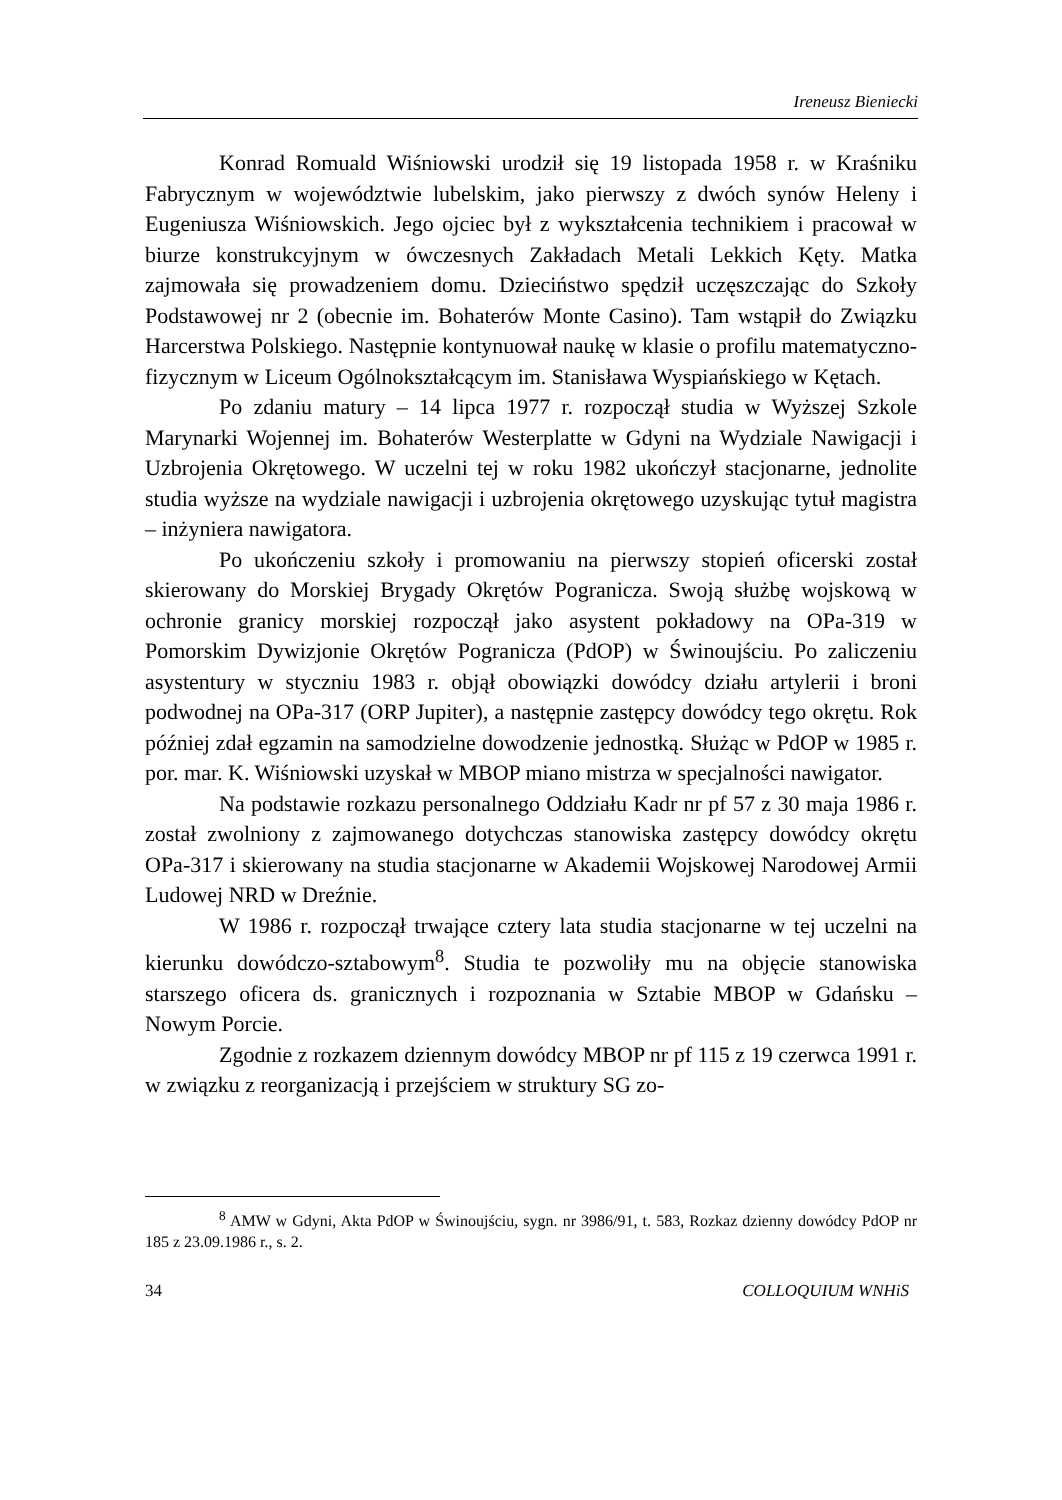Ireneusz Bieniecki
Konrad Romuald Wiśniowski urodził się 19 listopada 1958 r. w Kraśniku Fabrycznym w województwie lubelskim, jako pierwszy z dwóch synów Heleny i Eugeniusza Wiśniowskich. Jego ojciec był z wykształcenia technikiem i pracował w biurze konstrukcyjnym w ówczesnych Zakładach Metali Lekkich Kęty. Matka zajmowała się prowadzeniem domu. Dzieciństwo spędził uczęszczając do Szkoły Podstawowej nr 2 (obecnie im. Bohaterów Monte Casino). Tam wstąpił do Związku Harcerstwa Polskiego. Następnie kontynuował naukę w klasie o profilu matematyczno-fizycznym w Liceum Ogólnokształcącym im. Stanisława Wyspiańskiego w Kętach.
Po zdaniu matury – 14 lipca 1977 r. rozpoczął studia w Wyższej Szkole Marynarki Wojennej im. Bohaterów Westerplatte w Gdyni na Wydziale Nawigacji i Uzbrojenia Okrętowego. W uczelni tej w roku 1982 ukończył stacjonarne, jednolite studia wyższe na wydziale nawigacji i uzbrojenia okrętowego uzyskując tytuł magistra – inżyniera nawigatora.
Po ukończeniu szkoły i promowaniu na pierwszy stopień oficerski został skierowany do Morskiej Brygady Okrętów Pogranicza. Swoją służbę wojskową w ochronie granicy morskiej rozpoczął jako asystent pokładowy na OPa-319 w Pomorskim Dywizjonie Okrętów Pogranicza (PdOP) w Świnoujściu. Po zaliczeniu asystentury w styczniu 1983 r. objął obowiązki dowódcy działu artylerii i broni podwodnej na OPa-317 (ORP Jupiter), a następnie zastępcy dowódcy tego okrętu. Rok później zdał egzamin na samodzielne dowodzenie jednostką. Służąc w PdOP w 1985 r. por. mar. K. Wiśniowski uzyskał w MBOP miano mistrza w specjalności nawigator.
Na podstawie rozkazu personalnego Oddziału Kadr nr pf 57 z 30 maja 1986 r. został zwolniony z zajmowanego dotychczas stanowiska zastępcy dowódcy okrętu OPa-317 i skierowany na studia stacjonarne w Akademii Wojskowej Narodowej Armii Ludowej NRD w Dreźnie.
W 1986 r. rozpoczął trwające cztery lata studia stacjonarne w tej uczelni na kierunku dowódczo-sztabowym<sup>8</sup>. Studia te pozwoliły mu na objęcie stanowiska starszego oficera ds. granicznych i rozpoznania w Sztabie MBOP w Gdańsku – Nowym Porcie.
Zgodnie z rozkazem dziennym dowódcy MBOP nr pf 115 z 19 czerwca 1991 r. w związku z reorganizacją i przejściem w struktury SG zo-
<sup>8</sup> AMW w Gdyni, Akta PdOP w Świnoujściu, sygn. nr 3986/91, t. 583, Rozkaz dzienny dowódcy PdOP nr 185 z 23.09.1986 r., s. 2.
34 COLLOQUIUM WNHiS